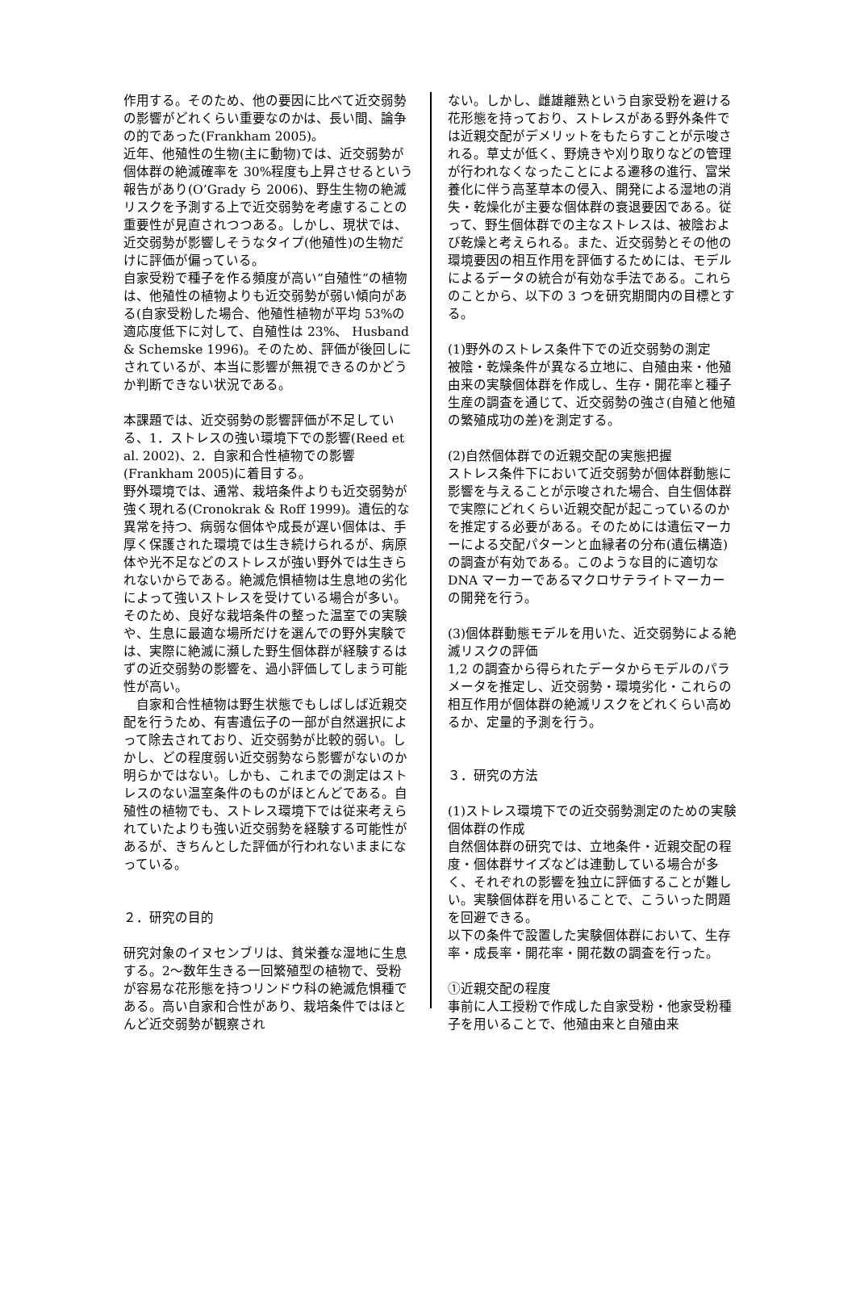作用する。そのため、他の要因に比べて近交弱勢の影響がどれくらい重要なのかは、長い間、論争の的であった(Frankham 2005)。
近年、他殖性の生物(主に動物)では、近交弱勢が個体群の絶滅確率を 30%程度も上昇させるという報告があり(O’Grady ら 2006)、野生生物の絶滅リスクを予測する上で近交弱勢を考慮することの重要性が見直されつつある。しかし、現状では、近交弱勢が影響しそうなタイプ(他殖性)の生物だけに評価が偏っている。
自家受粉で種子を作る頻度が高い”自殖性”の植物は、他殖性の植物よりも近交弱勢が弱い傾向がある(自家受粉した場合、他殖性植物が平均 53%の適応度低下に対して、自殖性は 23%、 Husband & Schemske 1996)。そのため、評価が後回しにされているが、本当に影響が無視できるのかどうか判断できない状況である。
本課題では、近交弱勢の影響評価が不足している、1．ストレスの強い環境下での影響(Reed et al. 2002)、2．自家和合性植物での影響 (Frankham 2005)に着目する。
野外環境では、通常、栽培条件よりも近交弱勢が強く現れる(Cronokrak & Roff 1999)。遺伝的な異常を持つ、病弱な個体や成長が遅い個体は、手厚く保護された環境では生き続けられるが、病原体や光不足などのストレスが強い野外では生きられないからである。絶滅危惧植物は生息地の劣化によって強いストレスを受けている場合が多い。そのため、良好な栽培条件の整った温室での実験や、生息に最適な場所だけを選んでの野外実験では、実際に絶滅に瀕した野生個体群が経験するはずの近交弱勢の影響を、過小評価してしまう可能性が高い。
　自家和合性植物は野生状態でもしばしば近親交配を行うため、有害遺伝子の一部が自然選択によって除去されており、近交弱勢が比較的弱い。しかし、どの程度弱い近交弱勢なら影響がないのか明らかではない。しかも、これまでの測定はストレスのない温室条件のものがほとんどである。自殖性の植物でも、ストレス環境下では従来考えられていたよりも強い近交弱勢を経験する可能性があるが、きちんとした評価が行われないままになっている。
２．研究の目的
研究対象のイヌセンブリは、貧栄養な湿地に生息する。2～数年生きる一回繁殖型の植物で、受粉が容易な花形態を持つリンドウ科の絶滅危惧種である。高い自家和合性があり、栽培条件ではほとんど近交弱勢が観察され
ない。しかし、雌雄離熟という自家受粉を避ける花形態を持っており、ストレスがある野外条件では近親交配がデメリットをもたらすことが示唆される。草丈が低く、野焼きや刈り取りなどの管理が行われなくなったことによる遷移の進行、富栄養化に伴う高茎草本の侵入、開発による湿地の消失・乾燥化が主要な個体群の衰退要因である。従って、野生個体群での主なストレスは、被陰および乾燥と考えられる。また、近交弱勢とその他の環境要因の相互作用を評価するためには、モデルによるデータの統合が有効な手法である。これらのことから、以下の 3 つを研究期間内の目標とする。
(1)野外のストレス条件下での近交弱勢の測定
被陰・乾燥条件が異なる立地に、自殖由来・他殖由来の実験個体群を作成し、生存・開花率と種子生産の調査を通じて、近交弱勢の強さ(自殖と他殖の繁殖成功の差)を測定する。
(2)自然個体群での近親交配の実態把握
ストレス条件下において近交弱勢が個体群動態に影響を与えることが示唆された場合、自生個体群で実際にどれくらい近親交配が起こっているのかを推定する必要がある。そのためには遺伝マーカーによる交配パターンと血縁者の分布(遺伝構造)の調査が有効である。このような目的に適切な DNA マーカーであるマクロサテライトマーカーの開発を行う。
(3)個体群動態モデルを用いた、近交弱勢による絶滅リスクの評価
1,2 の調査から得られたデータからモデルのパラメータを推定し、近交弱勢・環境劣化・これらの相互作用が個体群の絶滅リスクをどれくらい高めるか、定量的予測を行う。
３．研究の方法
(1)ストレス環境下での近交弱勢測定のための実験個体群の作成
自然個体群の研究では、立地条件・近親交配の程度・個体群サイズなどは連動している場合が多く、それぞれの影響を独立に評価することが難しい。実験個体群を用いることで、こういった問題を回避できる。
以下の条件で設置した実験個体群において、生存率・成長率・開花率・開花数の調査を行った。
①近親交配の程度
事前に人工授粉で作成した自家受粉・他家受粉種子を用いることで、他殖由来と自殖由来